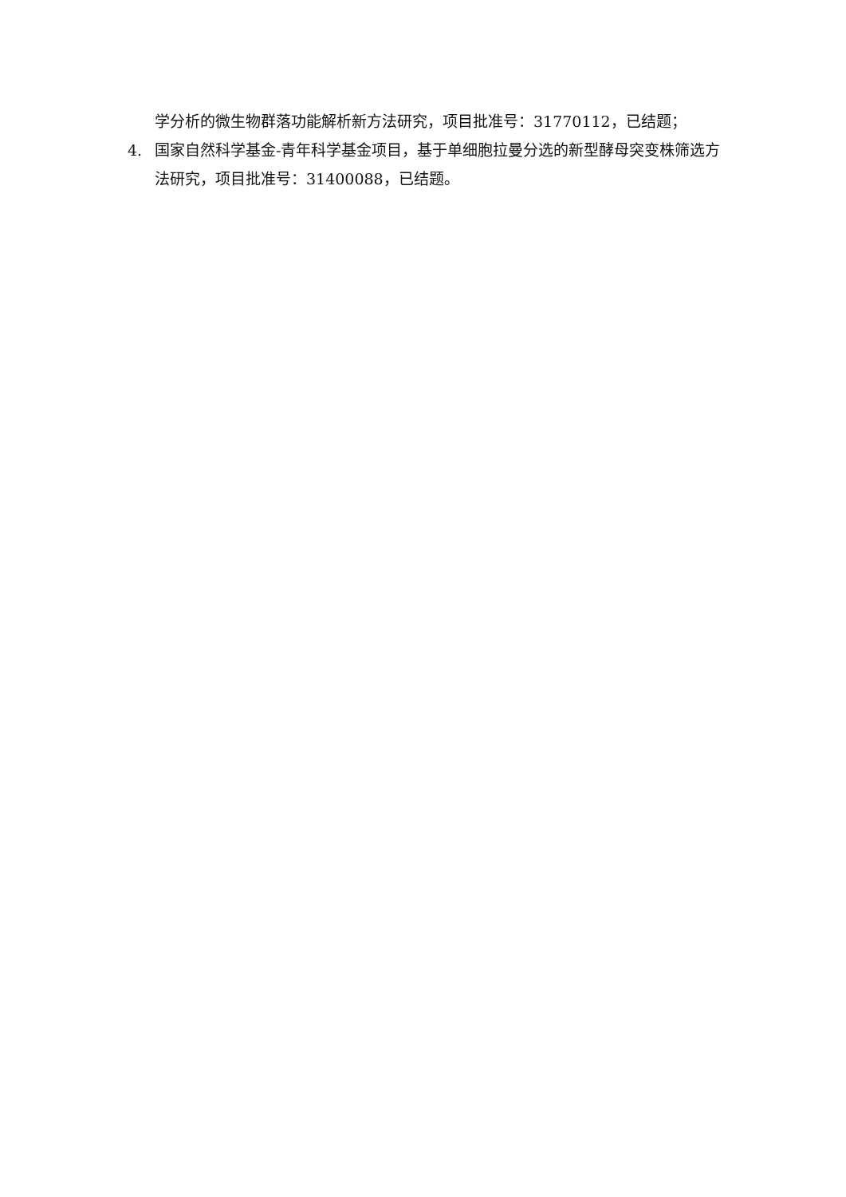学分析的微生物群落功能解析新方法研究，项目批准号：31770112，已结题；
4. 国家自然科学基金-青年科学基金项目，基于单细胞拉曼分选的新型酵母突变株筛选方法研究，项目批准号：31400088，已结题。